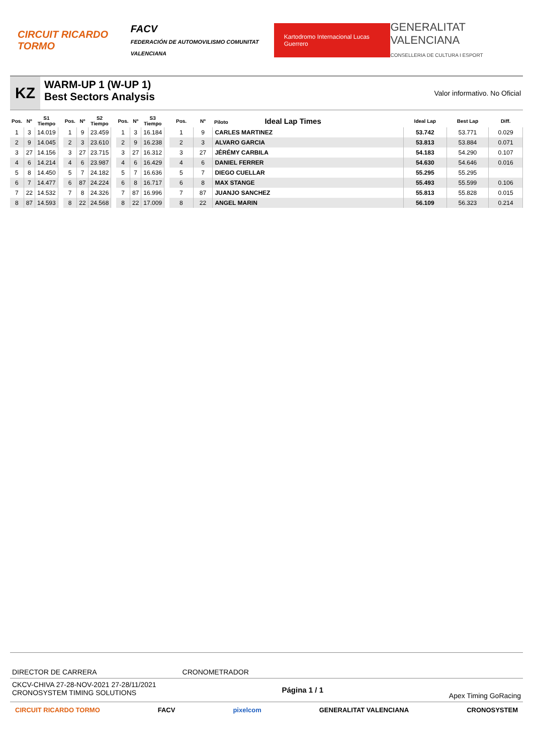CIRCUIT RICARDO TORMO
FACV
FEDERACIÓN DE AUTOMOVILISMO COMUNITAT VALENCIANA
Kartodromo Internacional Lucas Guerrero
GENERALITAT VALENCIANA
CONSELLERIA DE CULTURA I ESPORT
KZ
WARM-UP 1 (W-UP 1)
Best Sectors Analysis
Valor informativo. No Oficial
| Pos. | Nº | S1 Tiempo |
| --- | --- | --- |
| 1 | 3 | 14.019 |
| 2 | 9 | 14.045 |
| 3 | 27 | 14.156 |
| 4 | 6 | 14.214 |
| 5 | 8 | 14.450 |
| 6 | 7 | 14.477 |
| 7 | 22 | 14.532 |
| 8 | 87 | 14.593 |
| Pos. | Nº | S2 Tiempo |
| --- | --- | --- |
| 1 | 9 | 23.459 |
| 2 | 3 | 23.610 |
| 3 | 27 | 23.715 |
| 4 | 6 | 23.987 |
| 5 | 7 | 24.182 |
| 6 | 87 | 24.224 |
| 7 | 8 | 24.326 |
| 8 | 22 | 24.568 |
| Pos. | Nº | S3 Tiempo |
| --- | --- | --- |
| 1 | 3 | 16.184 |
| 2 | 9 | 16.238 |
| 3 | 27 | 16.312 |
| 4 | 6 | 16.429 |
| 5 | 7 | 16.636 |
| 6 | 8 | 16.717 |
| 7 | 87 | 16.996 |
| 8 | 22 | 17.009 |
| Pos. | Nº | Piloto Ideal Lap Times | Ideal Lap | Best Lap | Diff. |
| --- | --- | --- | --- | --- | --- |
| 1 | 9 | CARLES MARTINEZ | 53.742 | 53.771 | 0.029 |
| 2 | 3 | ALVARO GARCIA | 53.813 | 53.884 | 0.071 |
| 3 | 27 | JÉRÉMY CARBILA | 54.183 | 54.290 | 0.107 |
| 4 | 6 | DANIEL FERRER | 54.630 | 54.646 | 0.016 |
| 5 | 7 | DIEGO CUELLAR | 55.295 | 55.295 | |
| 6 | 8 | MAX STANGE | 55.493 | 55.599 | 0.106 |
| 7 | 87 | JUANJO SANCHEZ | 55.813 | 55.828 | 0.015 |
| 8 | 22 | ANGEL MARIN | 56.109 | 56.323 | 0.214 |
DIRECTOR DE CARRERA CRONOMETRADOR
CKCV-CHIVA 27-28-NOV-2021 27-28/11/2021
CRONOSYSTEM TIMING SOLUTIONS
Página 1 / 1
Apex Timing GoRacing
CIRCUIT RICARDO TORMO FACV pixelcom GENERALITAT VALENCIANA CRONOSYSTEM